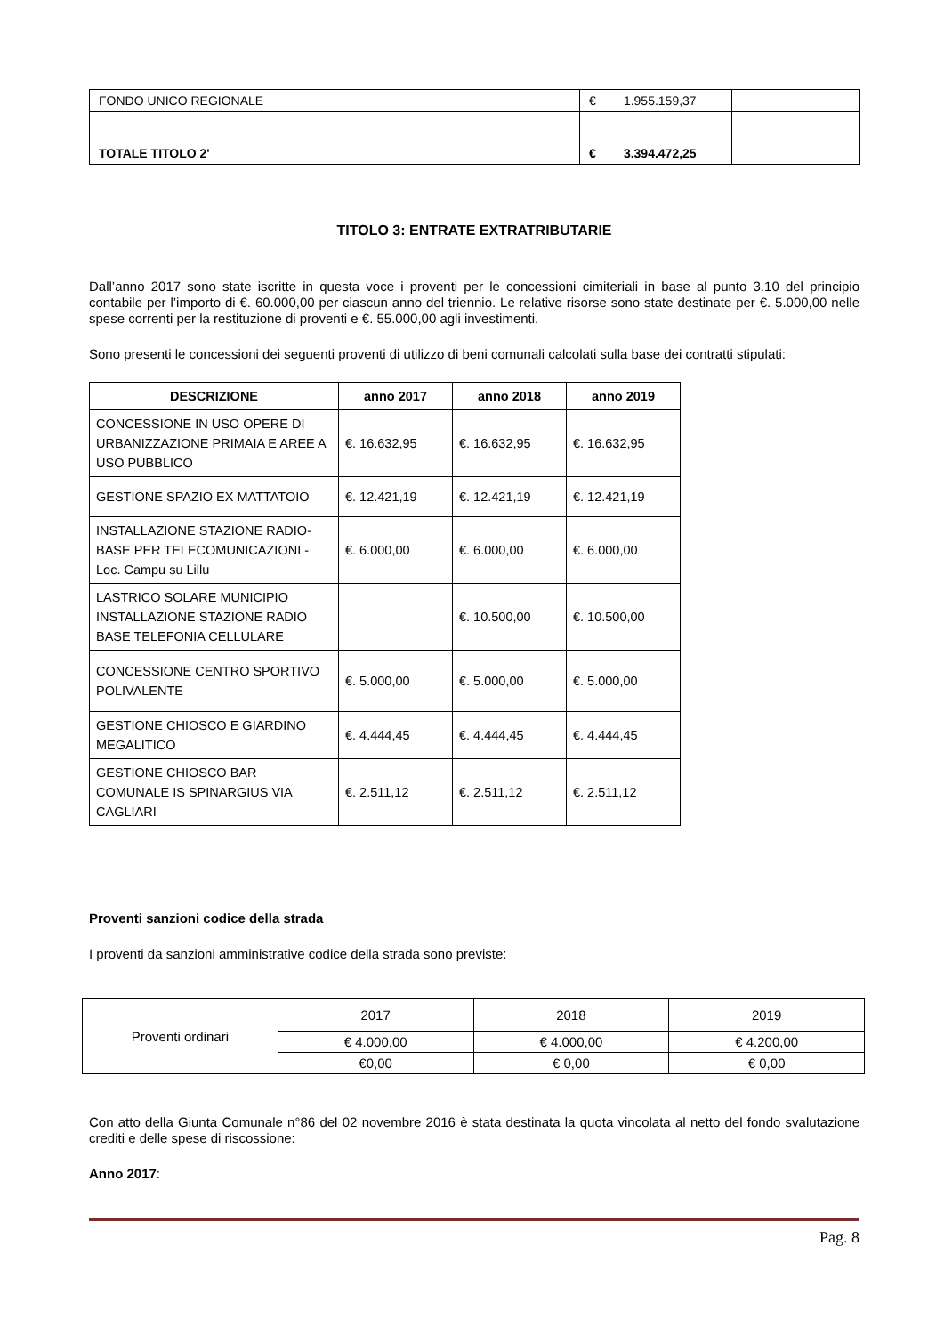| FONDO UNICO REGIONALE | € 1.955.159,37 | |
| TOTALE TITOLO 2' | € 3.394.472,25 | |
TITOLO 3: ENTRATE EXTRATRIBUTARIE
Dall’anno 2017 sono state iscritte in questa voce i proventi per le concessioni cimiteriali in base al punto 3.10 del principio contabile per l’importo di €. 60.000,00 per ciascun anno del triennio. Le relative risorse sono state destinate per €. 5.000,00 nelle spese correnti per la restituzione di proventi e €. 55.000,00 agli investimenti.
Sono presenti le concessioni dei seguenti proventi di utilizzo di beni comunali calcolati sulla base dei contratti stipulati:
| DESCRIZIONE | anno 2017 | anno 2018 | anno 2019 |
| --- | --- | --- | --- |
| CONCESSIONE IN USO OPERE DI URBANIZZAZIONE PRIMAIA E AREE A USO PUBBLICO | €. 16.632,95 | €. 16.632,95 | €. 16.632,95 |
| GESTIONE SPAZIO EX MATTATOIO | €. 12.421,19 | €. 12.421,19 | €. 12.421,19 |
| INSTALLAZIONE STAZIONE RADIO-BASE PER TELECOMUNICAZIONI - Loc. Campu su Lillu | €. 6.000,00 | €. 6.000,00 | €. 6.000,00 |
| LASTRICO SOLARE MUNICIPIO INSTALLAZIONE STAZIONE RADIO BASE TELEFONIA CELLULARE | | €. 10.500,00 | €. 10.500,00 |
| CONCESSIONE CENTRO SPORTIVO POLIVALENTE | €. 5.000,00 | €. 5.000,00 | €. 5.000,00 |
| GESTIONE CHIOSCO E GIARDINO MEGALITICO | €. 4.444,45 | €. 4.444,45 | €. 4.444,45 |
| GESTIONE CHIOSCO BAR COMUNALE IS SPINARGIUS VIA CAGLIARI | €. 2.511,12 | €. 2.511,12 | €. 2.511,12 |
Proventi sanzioni codice della strada
I proventi da sanzioni amministrative codice della strada sono previste:
| Proventi ordinari | 2017 | 2018 | 2019 |
| | € 4.000,00 | € 4.000,00 | € 4.200,00 |
| | €0,00 | € 0,00 | € 0,00 |
Con atto della Giunta Comunale n°86 del 02 novembre 2016 è stata destinata la quota vincolata al netto del fondo svalutazione crediti e delle spese di riscossione:
Anno 2017:
Pag. 8